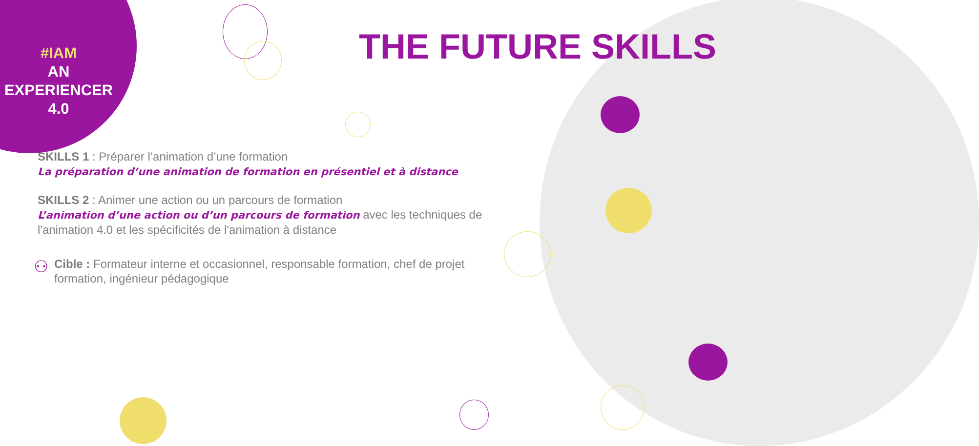#IAM
AN
EXPERIENCER
4.0
THE FUTURE SKILLS
SKILLS 1 : Préparer l’animation d’une formation
La préparation d’une animation de formation en présentiel et à distance
SKILLS 2 : Animer une action ou un parcours de formation
L’animation d’une action ou d’un parcours de formation avec les techniques de l'animation 4.0 et les spécificités de l'animation à distance
⚇
Cible : Formateur interne et occasionnel, responsable formation, chef de projet formation, ingénieur pédagogique